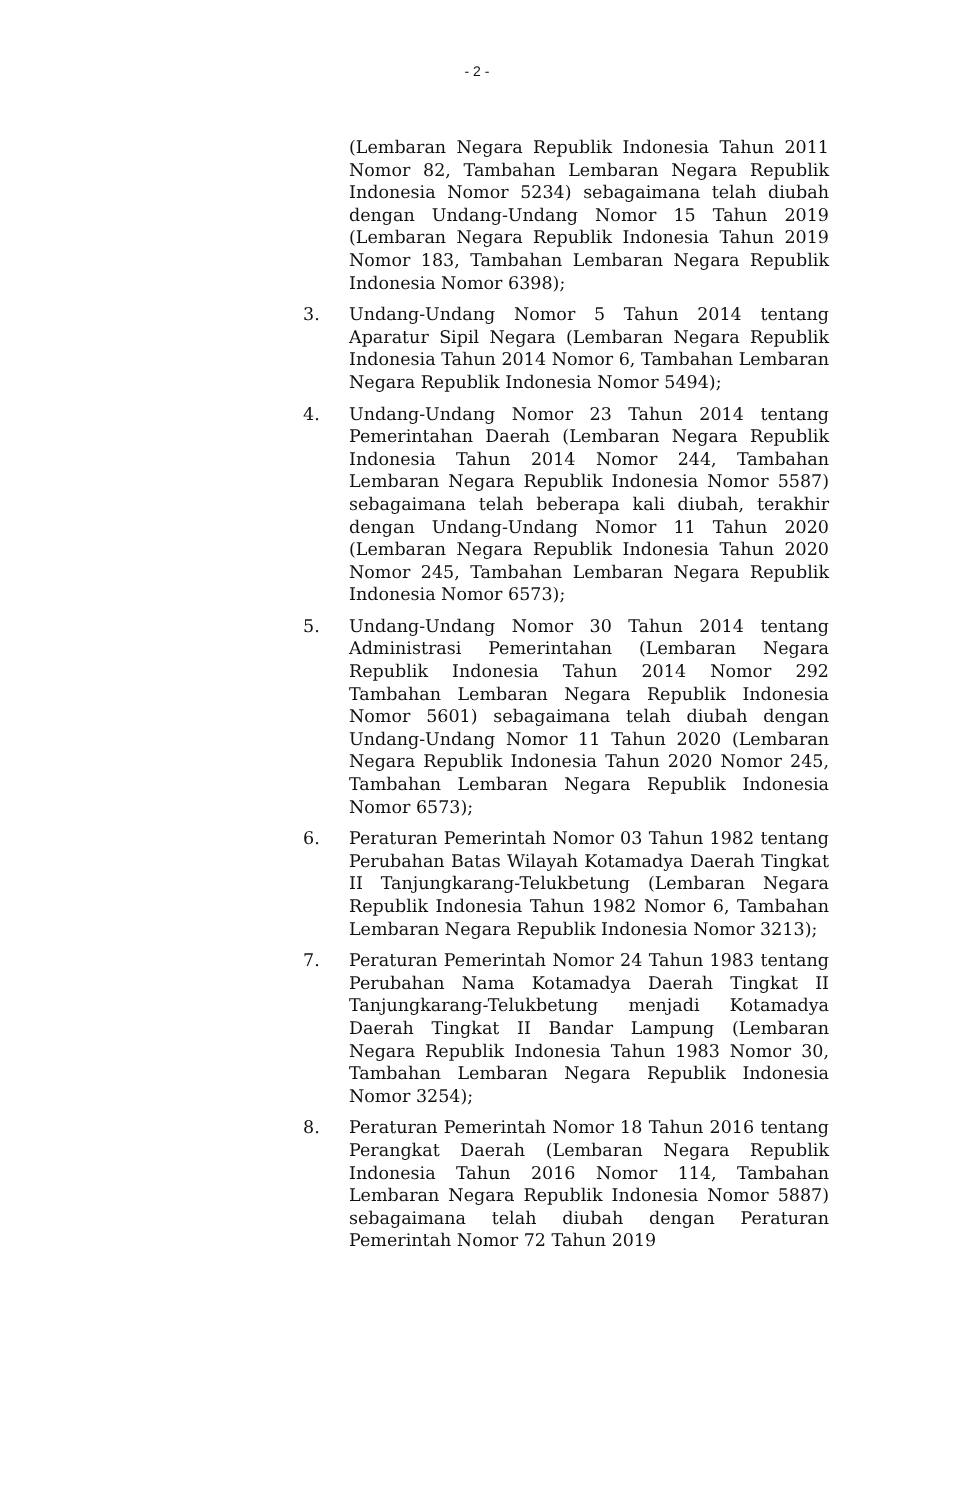- 2 -
(Lembaran Negara Republik Indonesia Tahun 2011 Nomor 82, Tambahan Lembaran Negara Republik Indonesia Nomor 5234) sebagaimana telah diubah dengan Undang-Undang Nomor 15 Tahun 2019 (Lembaran Negara Republik Indonesia Tahun 2019 Nomor 183, Tambahan Lembaran Negara Republik Indonesia Nomor 6398);
3. Undang-Undang Nomor 5 Tahun 2014 tentang Aparatur Sipil Negara (Lembaran Negara Republik Indonesia Tahun 2014 Nomor 6, Tambahan Lembaran Negara Republik Indonesia Nomor 5494);
4. Undang-Undang Nomor 23 Tahun 2014 tentang Pemerintahan Daerah (Lembaran Negara Republik Indonesia Tahun 2014 Nomor 244, Tambahan Lembaran Negara Republik Indonesia Nomor 5587) sebagaimana telah beberapa kali diubah, terakhir dengan Undang-Undang Nomor 11 Tahun 2020 (Lembaran Negara Republik Indonesia Tahun 2020 Nomor 245, Tambahan Lembaran Negara Republik Indonesia Nomor 6573);
5. Undang-Undang Nomor 30 Tahun 2014 tentang Administrasi Pemerintahan (Lembaran Negara Republik Indonesia Tahun 2014 Nomor 292 Tambahan Lembaran Negara Republik Indonesia Nomor 5601) sebagaimana telah diubah dengan Undang-Undang Nomor 11 Tahun 2020 (Lembaran Negara Republik Indonesia Tahun 2020 Nomor 245, Tambahan Lembaran Negara Republik Indonesia Nomor 6573);
6. Peraturan Pemerintah Nomor 03 Tahun 1982 tentang Perubahan Batas Wilayah Kotamadya Daerah Tingkat II Tanjungkarang-Telukbetung (Lembaran Negara Republik Indonesia Tahun 1982 Nomor 6, Tambahan Lembaran Negara Republik Indonesia Nomor 3213);
7. Peraturan Pemerintah Nomor 24 Tahun 1983 tentang Perubahan Nama Kotamadya Daerah Tingkat II Tanjungkarang-Telukbetung menjadi Kotamadya Daerah Tingkat II Bandar Lampung (Lembaran Negara Republik Indonesia Tahun 1983 Nomor 30, Tambahan Lembaran Negara Republik Indonesia Nomor 3254);
8. Peraturan Pemerintah Nomor 18 Tahun 2016 tentang Perangkat Daerah (Lembaran Negara Republik Indonesia Tahun 2016 Nomor 114, Tambahan Lembaran Negara Republik Indonesia Nomor 5887) sebagaimana telah diubah dengan Peraturan Pemerintah Nomor 72 Tahun 2019